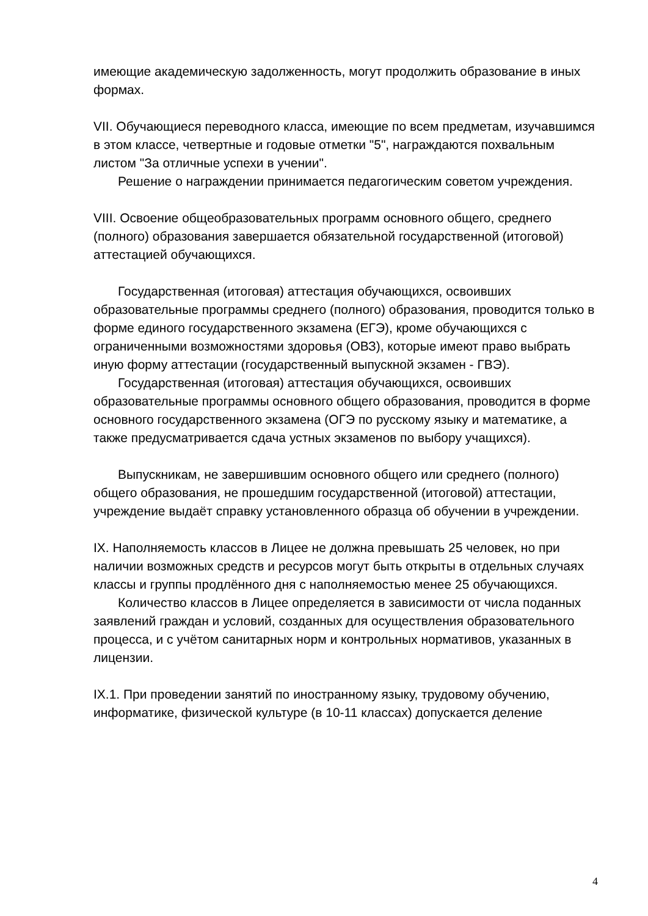имеющие академическую задолженность, могут продолжить образование в иных формах.
VII. Обучающиеся переводного класса, имеющие по всем предметам, изучавшимся в этом классе, четвертные и годовые отметки "5", награждаются похвальным листом "За отличные успехи в учении".
Решение о награждении принимается педагогическим советом учреждения.
VIII. Освоение общеобразовательных программ основного общего, среднего (полного) образования завершается обязательной государственной (итоговой) аттестацией обучающихся.
Государственная (итоговая) аттестация обучающихся, освоивших образовательные программы среднего (полного) образования, проводится только в форме единого государственного экзамена (ЕГЭ), кроме обучающихся с ограниченными возможностями здоровья (ОВЗ), которые имеют право выбрать иную форму аттестации (государственный выпускной экзамен - ГВЭ).
Государственная (итоговая) аттестация обучающихся, освоивших образовательные программы основного общего образования, проводится в форме основного государственного экзамена (ОГЭ по русскому языку и математике, а также предусматривается сдача устных экзаменов по выбору учащихся).
Выпускникам, не завершившим основного общего или среднего (полного) общего образования, не прошедшим государственной (итоговой) аттестации, учреждение выдаёт справку установленного образца об обучении в учреждении.
IX. Наполняемость классов в Лицее не должна превышать 25 человек, но при наличии возможных средств и ресурсов могут быть открыты в отдельных случаях классы и группы продлённого дня с наполняемостью менее 25 обучающихся.
Количество классов в Лицее определяется в зависимости от числа поданных заявлений граждан и условий, созданных для осуществления образовательного процесса, и с учётом санитарных норм и контрольных нормативов, указанных в лицензии.
IX.1. При проведении занятий по иностранному языку, трудовому обучению, информатике, физической культуре (в 10-11 классах) допускается деление
4